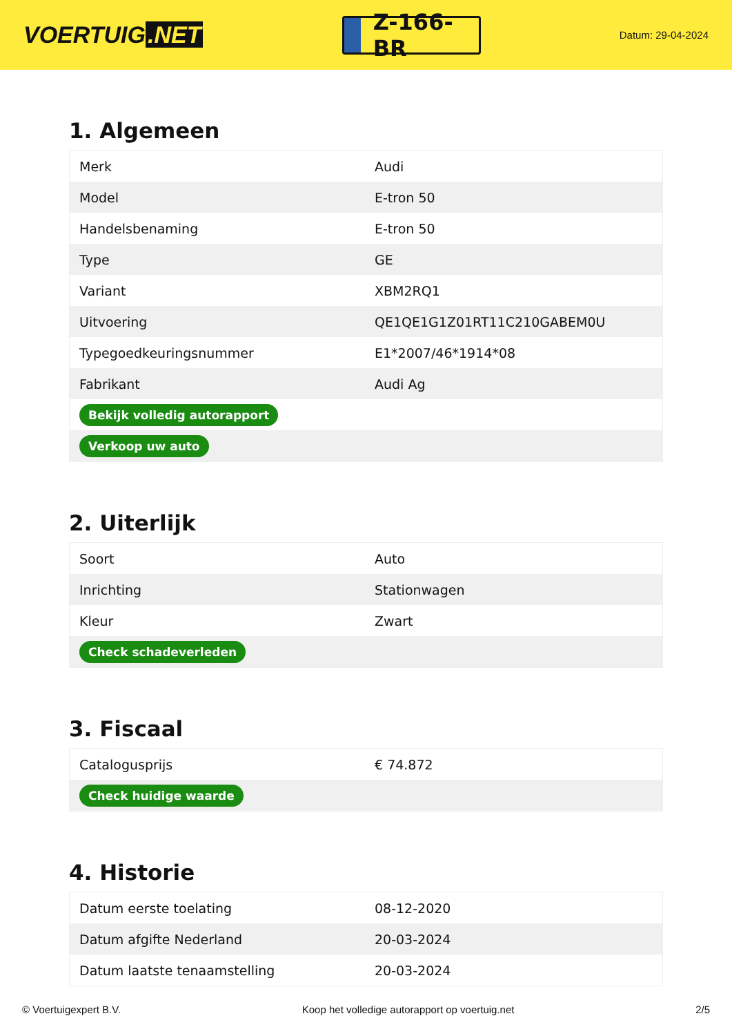VOERTUIG.NET
Z-166-BR
Datum: 29-04-2024
1. Algemeen
| Merk | Audi |
| Model | E-tron 50 |
| Handelsbenaming | E-tron 50 |
| Type | GE |
| Variant | XBM2RQ1 |
| Uitvoering | QE1QE1G1Z01RT11C210GABEM0U |
| Typegoedkeuringsnummer | E1*2007/46*1914*08 |
| Fabrikant | Audi Ag |
| Bekijk volledig autorapport | |
| Verkoop uw auto | |
2. Uiterlijk
| Soort | Auto |
| Inrichting | Stationwagen |
| Kleur | Zwart |
| Check schadeverleden | |
3. Fiscaal
| Catalogusprijs | € 74.872 |
| Check huidige waarde | |
4. Historie
| Datum eerste toelating | 08-12-2020 |
| Datum afgifte Nederland | 20-03-2024 |
| Datum laatste tenaamstelling | 20-03-2024 |
© Voertuigexpert B.V. Koop het volledige autorapport op voertuig.net 2/5